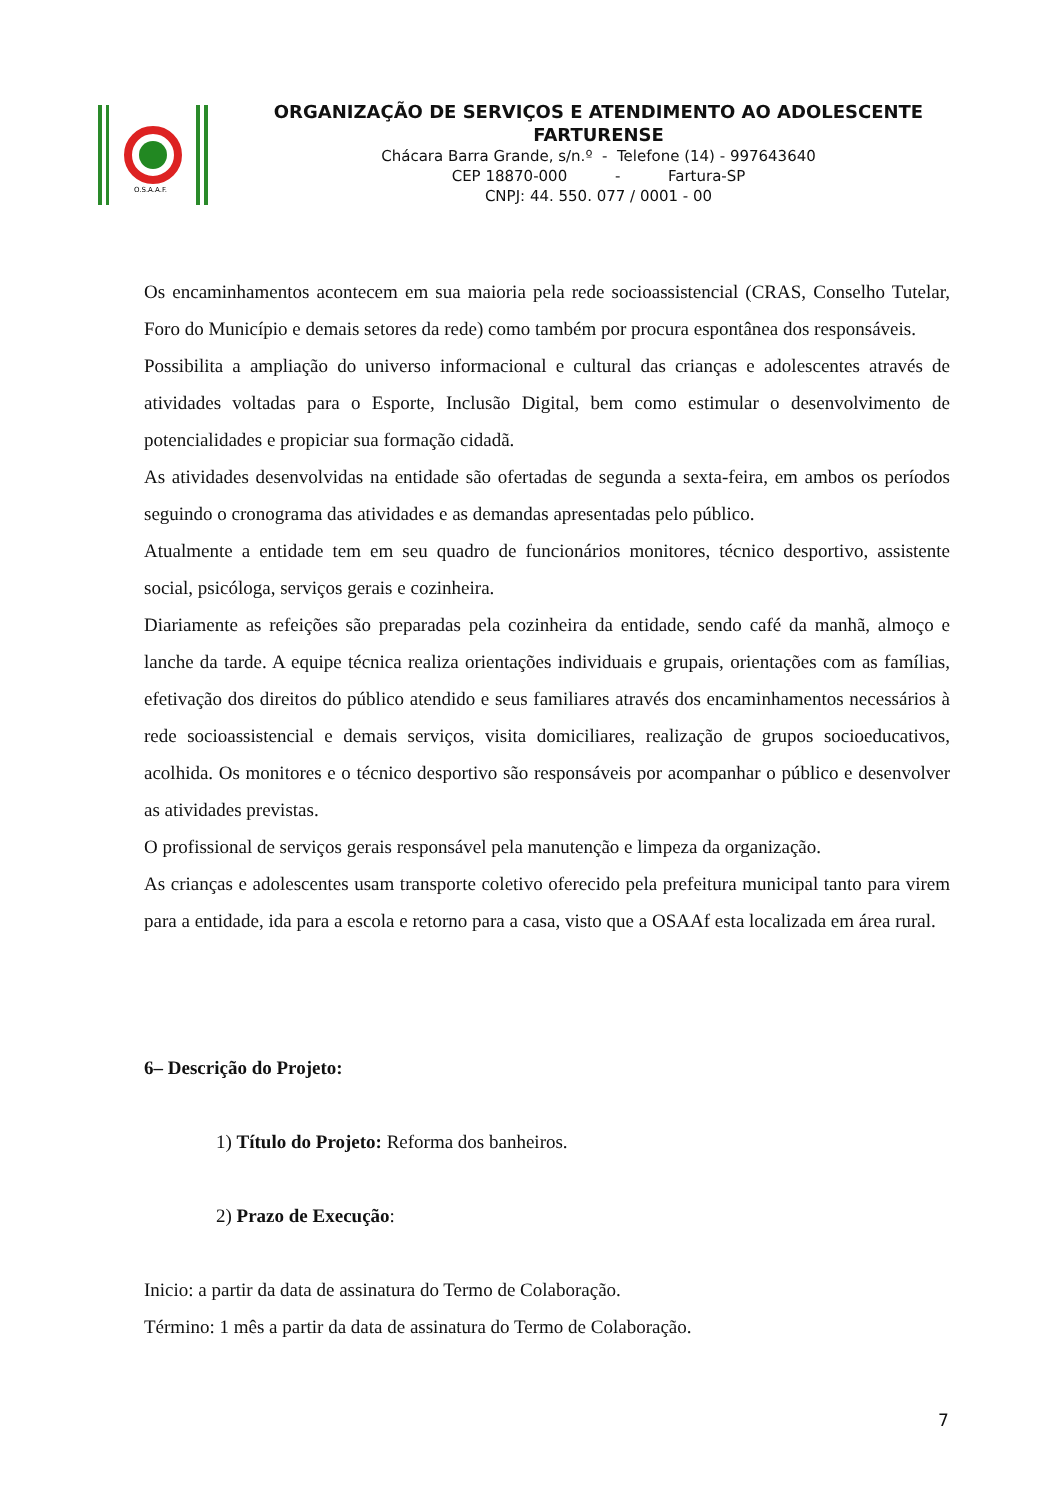O.S.A.A.F.
ORGANIZAÇÃO DE SERVIÇOS E ATENDIMENTO AO ADOLESCENTE
FARTURENSE
Chácara Barra Grande, s/n.º - Telefone (14) - 997643640
CEP 18870-000 - Fartura-SP
CNPJ: 44. 550. 077 / 0001 - 00
Os encaminhamentos acontecem em sua maioria pela rede socioassistencial (CRAS, Conselho Tutelar, Foro do Município e demais setores da rede) como também por procura espontânea dos responsáveis.
Possibilita a ampliação do universo informacional e cultural das crianças e adolescentes através de atividades voltadas para o Esporte, Inclusão Digital, bem como estimular o desenvolvimento de potencialidades e propiciar sua formação cidadã.
As atividades desenvolvidas na entidade são ofertadas de segunda a sexta-feira, em ambos os períodos seguindo o cronograma das atividades e as demandas apresentadas pelo público.
Atualmente a entidade tem em seu quadro de funcionários monitores, técnico desportivo, assistente social, psicóloga, serviços gerais e cozinheira.
Diariamente as refeições são preparadas pela cozinheira da entidade, sendo café da manhã, almoço e lanche da tarde. A equipe técnica realiza orientações individuais e grupais, orientações com as famílias, efetivação dos direitos do público atendido e seus familiares através dos encaminhamentos necessários à rede socioassistencial e demais serviços, visita domiciliares, realização de grupos socioeducativos, acolhida. Os monitores e o técnico desportivo são responsáveis por acompanhar o público e desenvolver as atividades previstas.
O profissional de serviços gerais responsável pela manutenção e limpeza da organização.
As crianças e adolescentes usam transporte coletivo oferecido pela prefeitura municipal tanto para virem para a entidade, ida para a escola e retorno para a casa, visto que a OSAAf esta localizada em área rural.
6– Descrição do Projeto:
1) Título do Projeto: Reforma dos banheiros.
2) Prazo de Execução:
Inicio: a partir da data de assinatura do Termo de Colaboração.
Término: 1 mês a partir da data de assinatura do Termo de Colaboração.
7